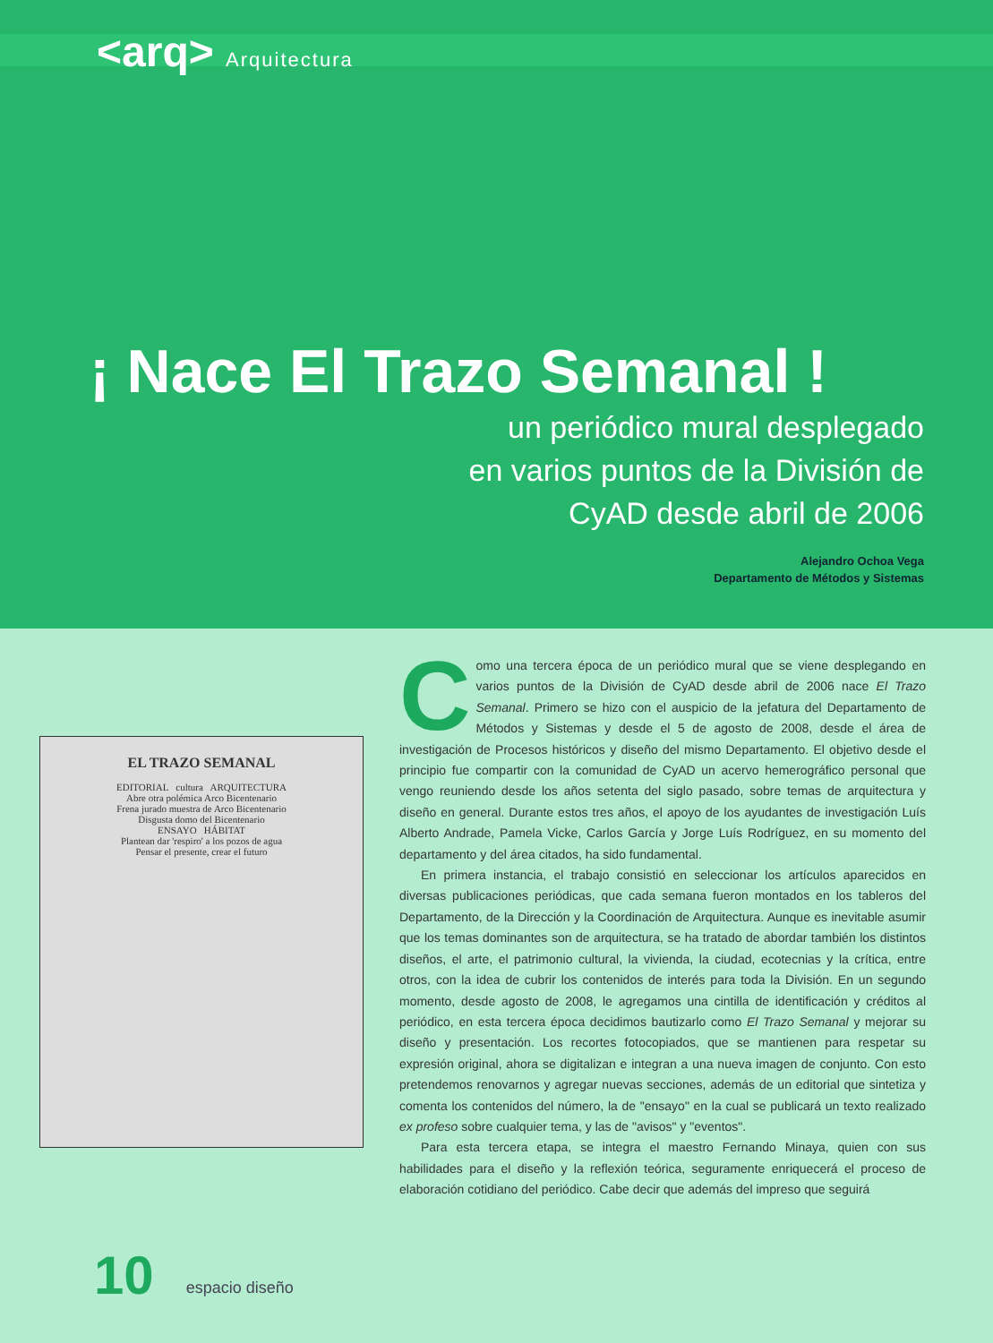<arq> Arquitectura
¡ Nace El Trazo Semanal !
un periódico mural desplegado
en varios puntos de la División de
CyAD desde abril de 2006
Alejandro Ochoa Vega
Departamento de Métodos y Sistemas
EL TRAZO SEMANAL
EDITORIAL cultura ARQUITECTURA
Abre otra polémica Arco Bicentenario
Frena jurado muestra de Arco Bicentenario
Disgusta domo del Bicentenario
ENSAYO HÁBITAT
Plantean dar 'respiro' a los pozos de agua
Pensar el presente, crear el futuro
Como una tercera época de un periódico mural que se viene desplegando en varios puntos de la División de CyAD desde abril de 2006 nace El Trazo Semanal. Primero se hizo con el auspicio de la jefatura del Departamento de Métodos y Sistemas y desde el 5 de agosto de 2008, desde el área de investigación de Procesos históricos y diseño del mismo Departamento. El objetivo desde el principio fue compartir con la comunidad de CyAD un acervo hemerográfico personal que vengo reuniendo desde los años setenta del siglo pasado, sobre temas de arquitectura y diseño en general. Durante estos tres años, el apoyo de los ayudantes de investigación Luís Alberto Andrade, Pamela Vicke, Carlos García y Jorge Luís Rodríguez, en su momento del departamento y del área citados, ha sido fundamental.
En primera instancia, el trabajo consistió en seleccionar los artículos aparecidos en diversas publicaciones periódicas, que cada semana fueron montados en los tableros del Departamento, de la Dirección y la Coordinación de Arquitectura. Aunque es inevitable asumir que los temas dominantes son de arquitectura, se ha tratado de abordar también los distintos diseños, el arte, el patrimonio cultural, la vivienda, la ciudad, ecotecnias y la crítica, entre otros, con la idea de cubrir los contenidos de interés para toda la División. En un segundo momento, desde agosto de 2008, le agregamos una cintilla de identificación y créditos al periódico, en esta tercera época decidimos bautizarlo como El Trazo Semanal y mejorar su diseño y presentación. Los recortes fotocopiados, que se mantienen para respetar su expresión original, ahora se digitalizan e integran a una nueva imagen de conjunto. Con esto pretendemos renovarnos y agregar nuevas secciones, además de un editorial que sintetiza y comenta los contenidos del número, la de "ensayo" en la cual se publicará un texto realizado ex profeso sobre cualquier tema, y las de "avisos" y "eventos".
Para esta tercera etapa, se integra el maestro Fernando Minaya, quien con sus habilidades para el diseño y la reflexión teórica, seguramente enriquecerá el proceso de elaboración cotidiano del periódico. Cabe decir que además del impreso que seguirá
10 espacio diseño